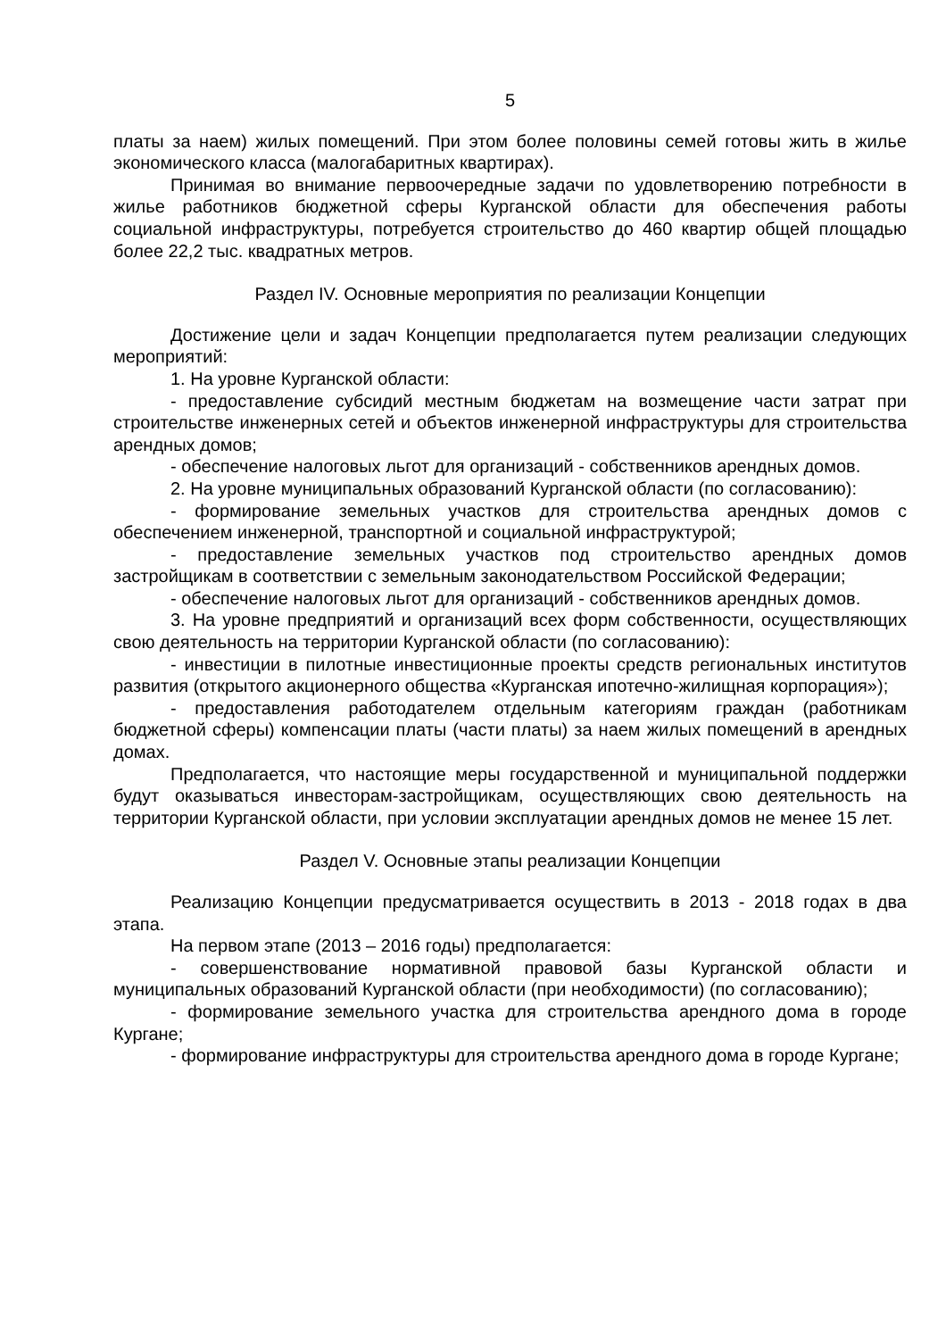5
платы за наем) жилых помещений. При этом более половины семей готовы жить в жилье экономического класса (малогабаритных квартирах).
Принимая во внимание первоочередные задачи по удовлетворению потребности в жилье работников бюджетной сферы Курганской области для обеспечения работы социальной инфраструктуры, потребуется строительство до 460 квартир общей площадью более 22,2 тыс. квадратных метров.
Раздел IV. Основные мероприятия по реализации Концепции
Достижение цели и задач Концепции предполагается путем реализации следующих мероприятий:
1. На уровне Курганской области:
- предоставление субсидий местным бюджетам на возмещение части затрат при строительстве инженерных сетей и объектов инженерной инфраструктуры для строительства арендных домов;
- обеспечение налоговых льгот для организаций - собственников арендных домов.
2. На уровне муниципальных образований Курганской области (по согласованию):
- формирование земельных участков для строительства арендных домов с обеспечением инженерной, транспортной и социальной инфраструктурой;
- предоставление земельных участков под строительство арендных домов застройщикам в соответствии с земельным законодательством Российской Федерации;
- обеспечение налоговых льгот для организаций - собственников арендных домов.
3. На уровне предприятий и организаций всех форм собственности, осуществляющих свою деятельность на территории Курганской области (по согласованию):
- инвестиции в пилотные инвестиционные проекты средств региональных институтов развития (открытого акционерного общества «Курганская ипотечно-жилищная корпорация»);
- предоставления работодателем отдельным категориям граждан (работникам бюджетной сферы) компенсации платы (части платы) за наем жилых помещений в арендных домах.
Предполагается, что настоящие меры государственной и муниципальной поддержки будут оказываться инвесторам-застройщикам, осуществляющих свою деятельность на территории Курганской области, при условии эксплуатации арендных домов не менее 15 лет.
Раздел V. Основные этапы реализации Концепции
Реализацию Концепции предусматривается осуществить в 2013 - 2018 годах в два этапа.
На первом этапе (2013 – 2016 годы) предполагается:
- совершенствование нормативной правовой базы Курганской области и муниципальных образований Курганской области (при необходимости) (по согласованию);
- формирование земельного участка для строительства арендного дома в городе Кургане;
- формирование инфраструктуры для строительства арендного дома в городе Кургане;